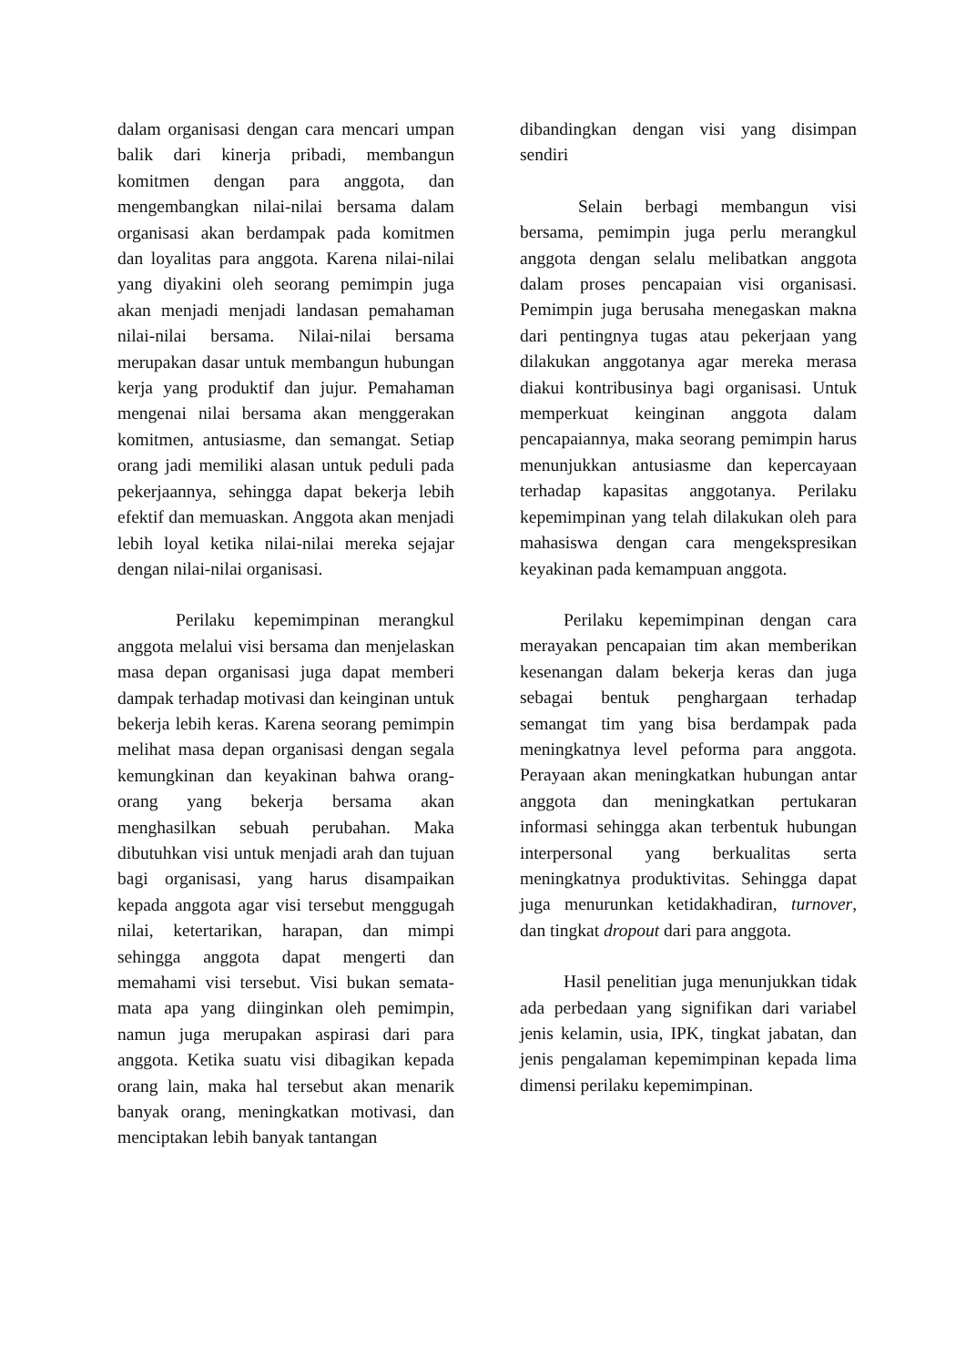dalam organisasi dengan cara mencari umpan balik dari kinerja pribadi, membangun komitmen dengan para anggota, dan mengembangkan nilai-nilai bersama dalam organisasi akan berdampak pada komitmen dan loyalitas para anggota. Karena nilai-nilai yang diyakini oleh seorang pemimpin juga akan menjadi menjadi landasan pemahaman nilai-nilai bersama. Nilai-nilai bersama merupakan dasar untuk membangun hubungan kerja yang produktif dan jujur. Pemahaman mengenai nilai bersama akan menggerakan komitmen, antusiasme, dan semangat. Setiap orang jadi memiliki alasan untuk peduli pada pekerjaannya, sehingga dapat bekerja lebih efektif dan memuaskan. Anggota akan menjadi lebih loyal ketika nilai-nilai mereka sejajar dengan nilai-nilai organisasi.
Perilaku kepemimpinan merangkul anggota melalui visi bersama dan menjelaskan masa depan organisasi juga dapat memberi dampak terhadap motivasi dan keinginan untuk bekerja lebih keras. Karena seorang pemimpin melihat masa depan organisasi dengan segala kemungkinan dan keyakinan bahwa orang-orang yang bekerja bersama akan menghasilkan sebuah perubahan. Maka dibutuhkan visi untuk menjadi arah dan tujuan bagi organisasi, yang harus disampaikan kepada anggota agar visi tersebut menggugah nilai, ketertarikan, harapan, dan mimpi sehingga anggota dapat mengerti dan memahami visi tersebut. Visi bukan semata-mata apa yang diinginkan oleh pemimpin, namun juga merupakan aspirasi dari para anggota. Ketika suatu visi dibagikan kepada orang lain, maka hal tersebut akan menarik banyak orang, meningkatkan motivasi, dan menciptakan lebih banyak tantangan
dibandingkan dengan visi yang disimpan sendiri
Selain berbagi membangun visi bersama, pemimpin juga perlu merangkul anggota dengan selalu melibatkan anggota dalam proses pencapaian visi organisasi. Pemimpin juga berusaha menegaskan makna dari pentingnya tugas atau pekerjaan yang dilakukan anggotanya agar mereka merasa diakui kontribusinya bagi organisasi. Untuk memperkuat keinginan anggota dalam pencapaiannya, maka seorang pemimpin harus menunjukkan antusiasme dan kepercayaan terhadap kapasitas anggotanya. Perilaku kepemimpinan yang telah dilakukan oleh para mahasiswa dengan cara mengekspresikan keyakinan pada kemampuan anggota.
Perilaku kepemimpinan dengan cara merayakan pencapaian tim akan memberikan kesenangan dalam bekerja keras dan juga sebagai bentuk penghargaan terhadap semangat tim yang bisa berdampak pada meningkatnya level peforma para anggota. Perayaan akan meningkatkan hubungan antar anggota dan meningkatkan pertukaran informasi sehingga akan terbentuk hubungan interpersonal yang berkualitas serta meningkatnya produktivitas. Sehingga dapat juga menurunkan ketidakhadiran, turnover, dan tingkat dropout dari para anggota.
Hasil penelitian juga menunjukkan tidak ada perbedaan yang signifikan dari variabel jenis kelamin, usia, IPK, tingkat jabatan, dan jenis pengalaman kepemimpinan kepada lima dimensi perilaku kepemimpinan.